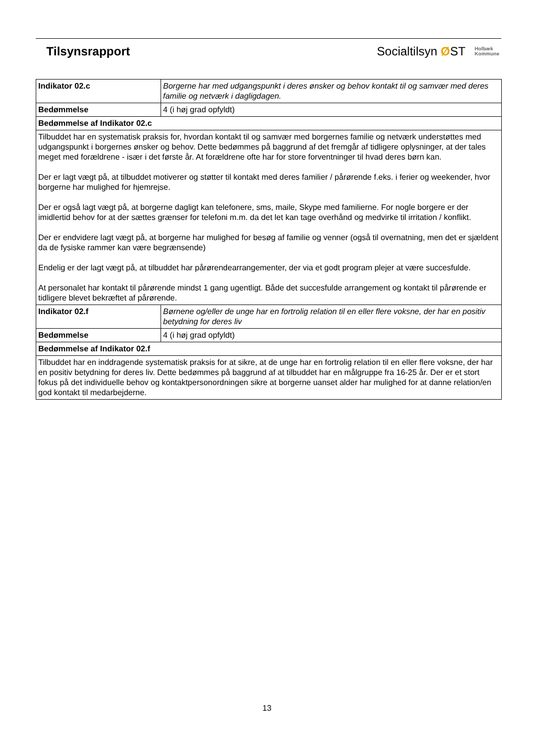Tilsynsrapport
Socialtilsyn ØST Holbæk
Kommune
| Indikator 02.c | Borgerne har med udgangspunkt i deres ønsker og behov kontakt til og samvær med deres familie og netværk i dagligdagen. |
| Bedømmelse | 4 (i høj grad opfyldt) |
| Bedømmelse af Indikator 02.c | |
| Tilbuddet har en systematisk praksis for, hvordan kontakt til og samvær med borgernes familie og netværk understøttes med udgangspunkt i borgernes ønsker og behov. Dette bedømmes på baggrund af det fremgår af tidligere oplysninger, at der tales meget med forældrene - især i det første år. At forældrene ofte har for store forventninger til hvad deres børn kan. Der er lagt vægt på, at tilbuddet motiverer og støtter til kontakt med deres familier / pårørende f.eks. i ferier og weekender, hvor borgerne har mulighed for hjemrejse. Der er også lagt vægt på, at borgerne dagligt kan telefonere, sms, maile, Skype med familierne. For nogle borgere er der imidlertid behov for at der sættes grænser for telefoni m.m. da det let kan tage overhånd og medvirke til irritation / konflikt. Der er endvidere lagt vægt på, at borgerne har mulighed for besøg af familie og venner (også til overnatning, men det er sjældent da de fysiske rammer kan være begrænsende) Endelig er der lagt vægt på, at tilbuddet har pårørendearrangementer, der via et godt program plejer at være succesfulde. At personalet har kontakt til pårørende mindst 1 gang ugentligt. Både det succesfulde arrangement og kontakt til pårørende er tidligere blevet bekræftet af pårørende. | |
| Indikator 02.f | Børnene og/eller de unge har en fortrolig relation til en eller flere voksne, der har en positiv betydning for deres liv |
| Bedømmelse | 4 (i høj grad opfyldt) |
| Bedømmelse af Indikator 02.f | |
| Tilbuddet har en inddragende systematisk praksis for at sikre, at de unge har en fortrolig relation til en eller flere voksne, der har en positiv betydning for deres liv. Dette bedømmes på baggrund af at tilbuddet har en målgruppe fra 16-25 år. Der er et stort fokus på det individuelle behov og kontaktpersonordningen sikre at borgerne uanset alder har mulighed for at danne relation/en god kontakt til medarbejderne. | |
13